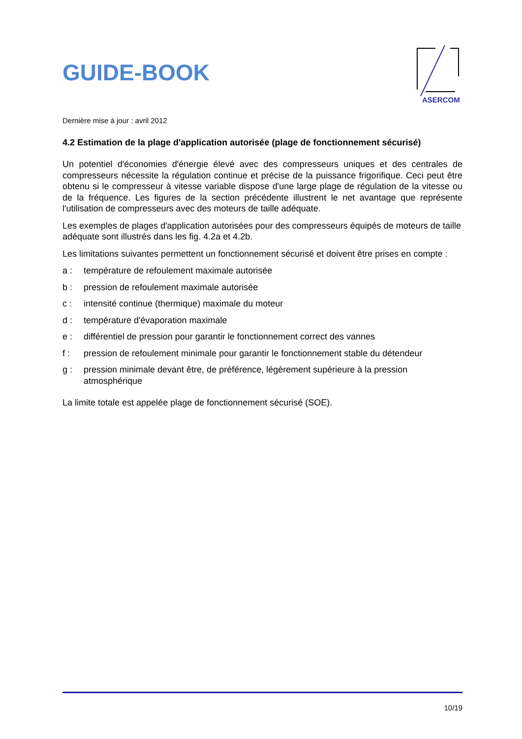GUIDE-BOOK
ASERCOM
Dernière mise à jour : avril 2012
4.2 Estimation de la plage d'application autorisée (plage de fonctionnement sécurisé)
Un potentiel d'économies d'énergie élevé avec des compresseurs uniques et des centrales de compresseurs nécessite la régulation continue et précise de la puissance frigorifique. Ceci peut être obtenu si le compresseur à vitesse variable dispose d'une large plage de régulation de la vitesse ou de la fréquence. Les figures de la section précédente illustrent le net avantage que représente l'utilisation de compresseurs avec des moteurs de taille adéquate.
Les exemples de plages d'application autorisées pour des compresseurs équipés de moteurs de taille adéquate sont illustrés dans les fig. 4.2a et 4.2b.
Les limitations suivantes permettent un fonctionnement sécurisé et doivent être prises en compte :
a : température de refoulement maximale autorisée
b : pression de refoulement maximale autorisée
c : intensité continue (thermique) maximale du moteur
d : température d'évaporation maximale
e : différentiel de pression pour garantir le fonctionnement correct des vannes
f : pression de refoulement minimale pour garantir le fonctionnement stable du détendeur
g : pression minimale devant être, de préférence, légèrement supérieure à la pression atmosphérique
La limite totale est appelée plage de fonctionnement sécurisé (SOE).
10/19